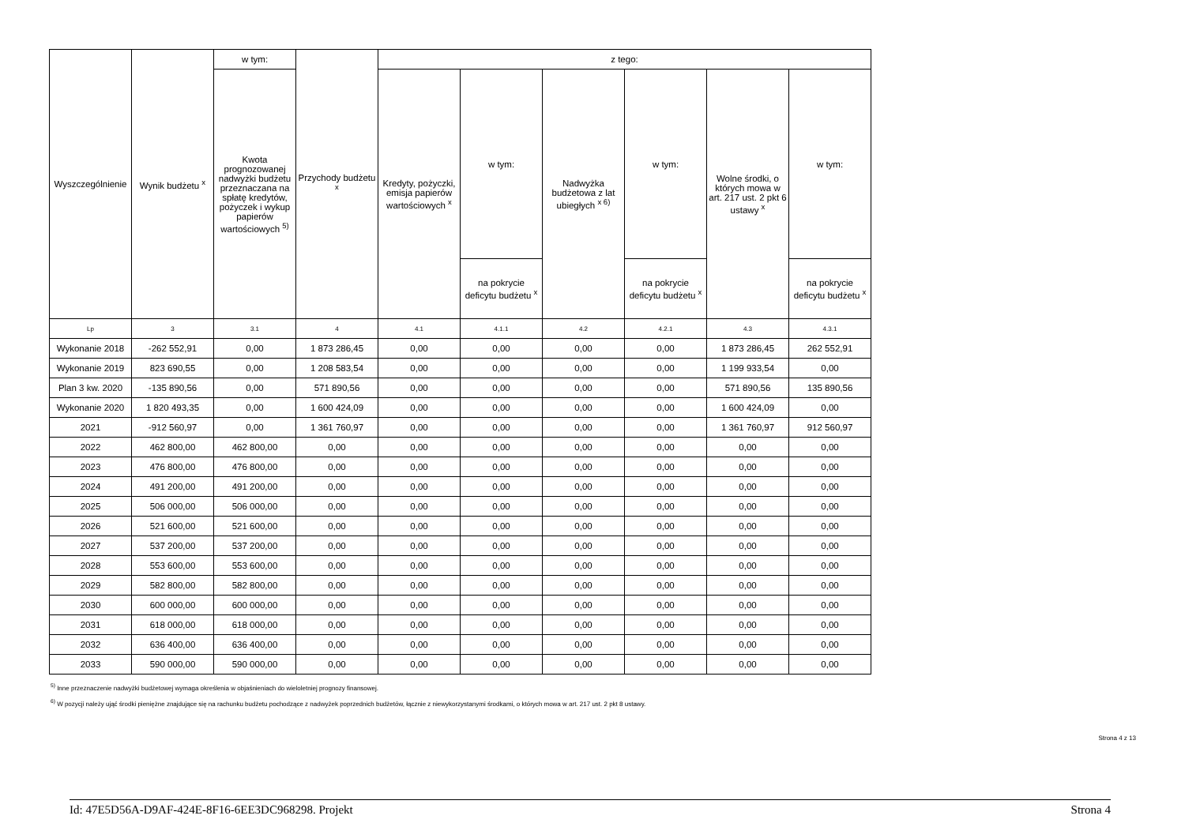| Wyszczególnienie | Wynik budżetu <sup>x</sup> | w tym: | Przychody budżetu <sup>x</sup> | z tego: | | | | | |
| --- | --- | --- | --- | --- | --- | --- | --- | --- | --- |
| | | Kwota prognozowanej nadwyżki budżetu przeznaczana na spłatę kredytów, pożyczek i wykup papierów wartościowych <sup>5)</sup> | | Kredyty, pożyczki, emisja papierów wartościowych <sup>x</sup> | w tym: | Nadwyżka budżetowa z lat ubiegłych <sup>x 6)</sup> | w tym: | Wolne środki, o których mowa w art. 217 ust. 2 pkt 6 ustawy <sup>x</sup> | w tym: |
| | | | | | na pokrycie deficytu budżetu <sup>x</sup> | | na pokrycie deficytu budżetu <sup>x</sup> | | na pokrycie deficytu budżetu <sup>x</sup> |
| Lp | 3 | 3.1 | 4 | 4.1 | 4.1.1 | 4.2 | 4.2.1 | 4.3 | 4.3.1 |
| Wykonanie 2018 | -262 552,91 | 0,00 | 1 873 286,45 | 0,00 | 0,00 | 0,00 | 0,00 | 1 873 286,45 | 262 552,91 |
| Wykonanie 2019 | 823 690,55 | 0,00 | 1 208 583,54 | 0,00 | 0,00 | 0,00 | 0,00 | 1 199 933,54 | 0,00 |
| Plan 3 kw. 2020 | -135 890,56 | 0,00 | 571 890,56 | 0,00 | 0,00 | 0,00 | 0,00 | 571 890,56 | 135 890,56 |
| Wykonanie 2020 | 1 820 493,35 | 0,00 | 1 600 424,09 | 0,00 | 0,00 | 0,00 | 0,00 | 1 600 424,09 | 0,00 |
| 2021 | -912 560,97 | 0,00 | 1 361 760,97 | 0,00 | 0,00 | 0,00 | 0,00 | 1 361 760,97 | 912 560,97 |
| 2022 | 462 800,00 | 462 800,00 | 0,00 | 0,00 | 0,00 | 0,00 | 0,00 | 0,00 | 0,00 |
| 2023 | 476 800,00 | 476 800,00 | 0,00 | 0,00 | 0,00 | 0,00 | 0,00 | 0,00 | 0,00 |
| 2024 | 491 200,00 | 491 200,00 | 0,00 | 0,00 | 0,00 | 0,00 | 0,00 | 0,00 | 0,00 |
| 2025 | 506 000,00 | 506 000,00 | 0,00 | 0,00 | 0,00 | 0,00 | 0,00 | 0,00 | 0,00 |
| 2026 | 521 600,00 | 521 600,00 | 0,00 | 0,00 | 0,00 | 0,00 | 0,00 | 0,00 | 0,00 |
| 2027 | 537 200,00 | 537 200,00 | 0,00 | 0,00 | 0,00 | 0,00 | 0,00 | 0,00 | 0,00 |
| 2028 | 553 600,00 | 553 600,00 | 0,00 | 0,00 | 0,00 | 0,00 | 0,00 | 0,00 | 0,00 |
| 2029 | 582 800,00 | 582 800,00 | 0,00 | 0,00 | 0,00 | 0,00 | 0,00 | 0,00 | 0,00 |
| 2030 | 600 000,00 | 600 000,00 | 0,00 | 0,00 | 0,00 | 0,00 | 0,00 | 0,00 | 0,00 |
| 2031 | 618 000,00 | 618 000,00 | 0,00 | 0,00 | 0,00 | 0,00 | 0,00 | 0,00 | 0,00 |
| 2032 | 636 400,00 | 636 400,00 | 0,00 | 0,00 | 0,00 | 0,00 | 0,00 | 0,00 | 0,00 |
| 2033 | 590 000,00 | 590 000,00 | 0,00 | 0,00 | 0,00 | 0,00 | 0,00 | 0,00 | 0,00 |
<sup>5)</sup> Inne przeznaczenie nadwyżki budżetowej wymaga określenia w objaśnieniach do wieloletniej prognozy finansowej.
<sup>6)</sup> W pozycji należy ująć środki pieniężne znajdujące się na rachunku budżetu pochodzące z nadwyżek poprzednich budżetów, łącznie z niewykorzystanymi środkami, o których mowa w art. 217 ust. 2 pkt 8 ustawy.
Strona 4 z 13
Id: 47E5D56A-D9AF-424E-8F16-6EE3DC968298. Projekt Strona 4